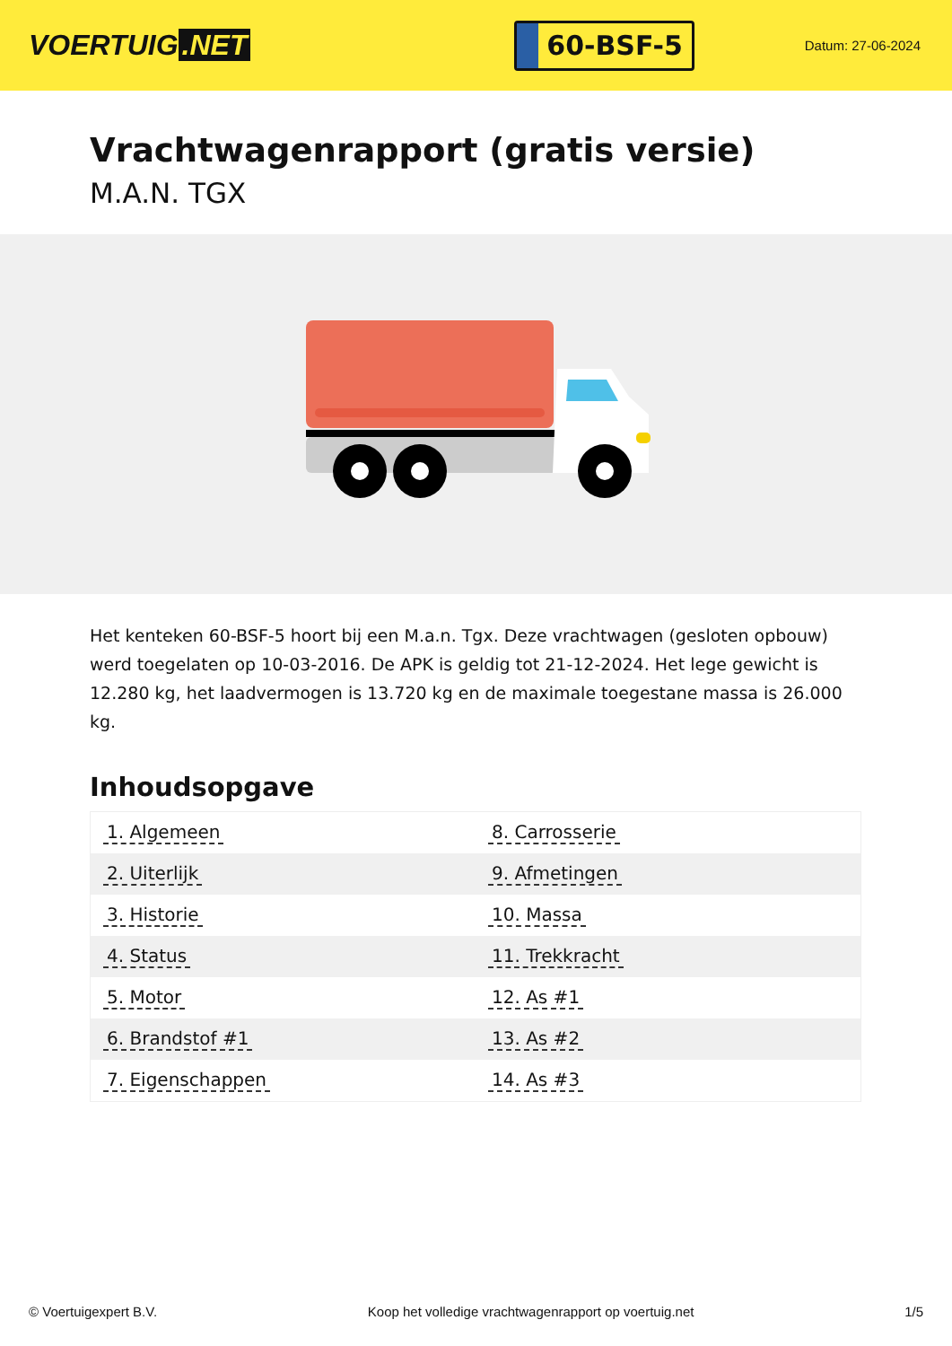VOERTUIG.NET
60-BSF-5
Datum: 27-06-2024
Vrachtwagenrapport (gratis versie)
M.A.N. TGX
Het kenteken 60-BSF-5 hoort bij een M.a.n. Tgx. Deze vrachtwagen (gesloten opbouw) werd toegelaten op 10-03-2016. De APK is geldig tot 21-12-2024. Het lege gewicht is 12.280 kg, het laadvermogen is 13.720 kg en de maximale toegestane massa is 26.000 kg.
Inhoudsopgave
| 1. Algemeen | 8. Carrosserie |
| 2. Uiterlijk | 9. Afmetingen |
| 3. Historie | 10. Massa |
| 4. Status | 11. Trekkracht |
| 5. Motor | 12. As #1 |
| 6. Brandstof #1 | 13. As #2 |
| 7. Eigenschappen | 14. As #3 |
© Voertuigexpert B.V. Koop het volledige vrachtwagenrapport op voertuig.net 1/5